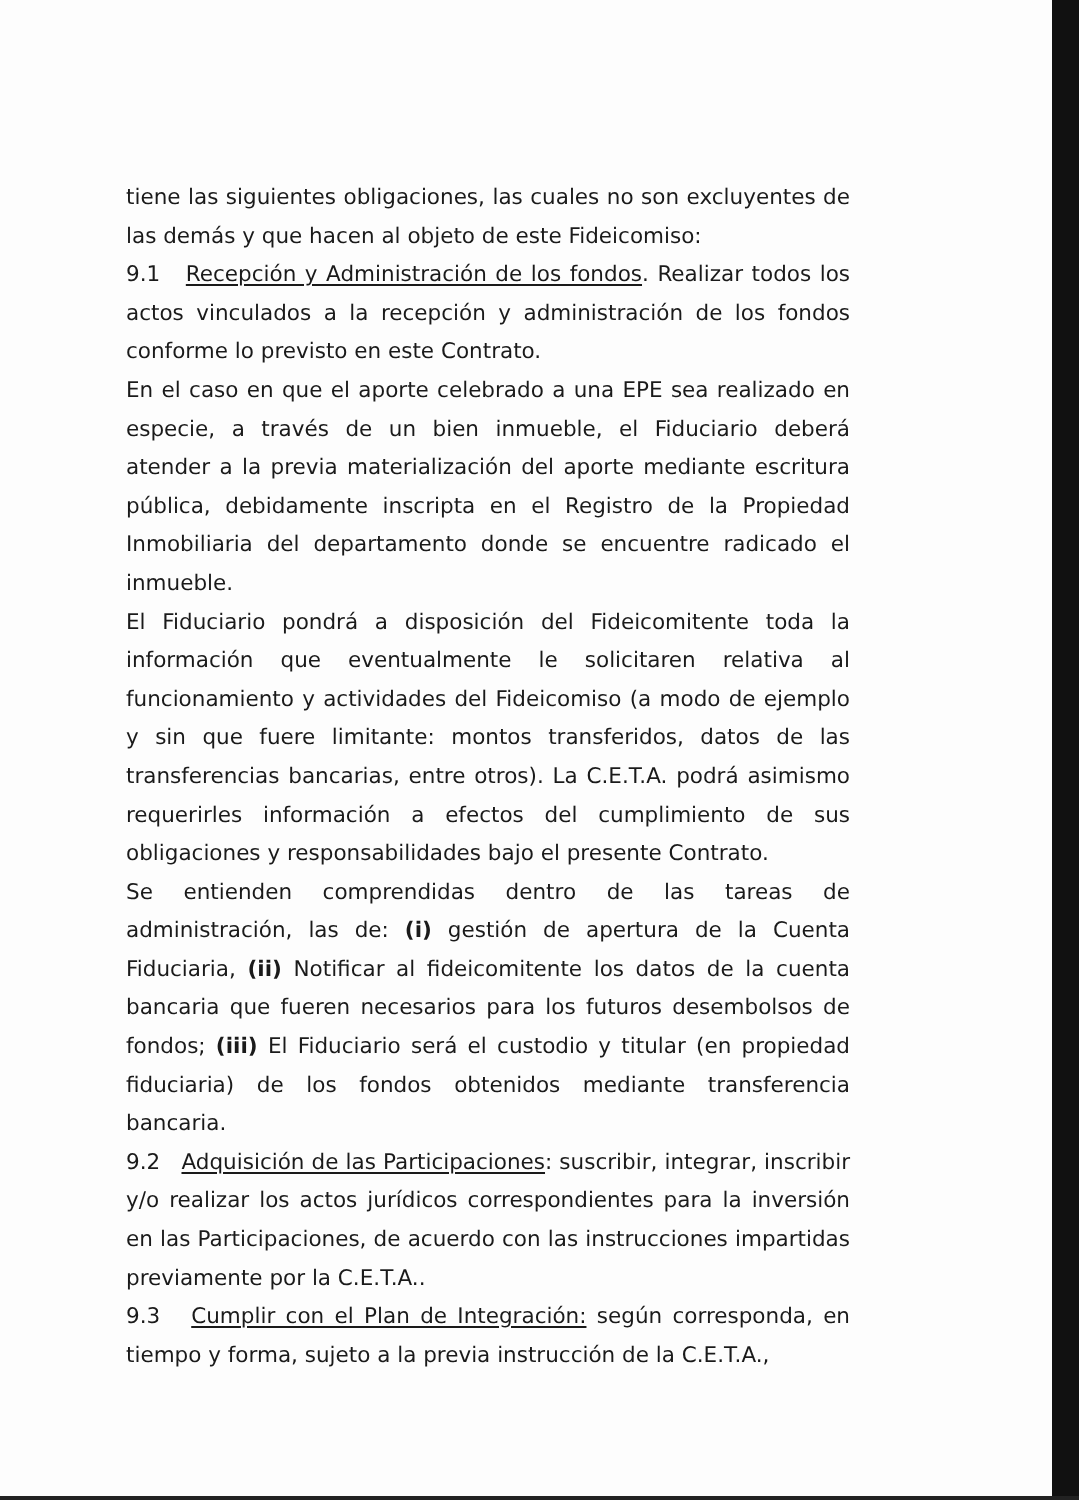tiene las siguientes obligaciones, las cuales no son excluyentes de las demás y que hacen al objeto de este Fideicomiso:
9.1 Recepción y Administración de los fondos. Realizar todos los actos vinculados a la recepción y administración de los fondos conforme lo previsto en este Contrato.
En el caso en que el aporte celebrado a una EPE sea realizado en especie, a través de un bien inmueble, el Fiduciario deberá atender a la previa materialización del aporte mediante escritura pública, debidamente inscripta en el Registro de la Propiedad Inmobiliaria del departamento donde se encuentre radicado el inmueble.
El Fiduciario pondrá a disposición del Fideicomitente toda la información que eventualmente le solicitaren relativa al funcionamiento y actividades del Fideicomiso (a modo de ejemplo y sin que fuere limitante: montos transferidos, datos de las transferencias bancarias, entre otros). La C.E.T.A. podrá asimismo requerirles información a efectos del cumplimiento de sus obligaciones y responsabilidades bajo el presente Contrato.
Se entienden comprendidas dentro de las tareas de administración, las de: (i) gestión de apertura de la Cuenta Fiduciaria, (ii) Notificar al fideicomitente los datos de la cuenta bancaria que fueren necesarios para los futuros desembolsos de fondos; (iii) El Fiduciario será el custodio y titular (en propiedad fiduciaria) de los fondos obtenidos mediante transferencia bancaria.
9.2 Adquisición de las Participaciones: suscribir, integrar, inscribir y/o realizar los actos jurídicos correspondientes para la inversión en las Participaciones, de acuerdo con las instrucciones impartidas previamente por la C.E.T.A..
9.3 Cumplir con el Plan de Integración: según corresponda, en tiempo y forma, sujeto a la previa instrucción de la C.E.T.A.,